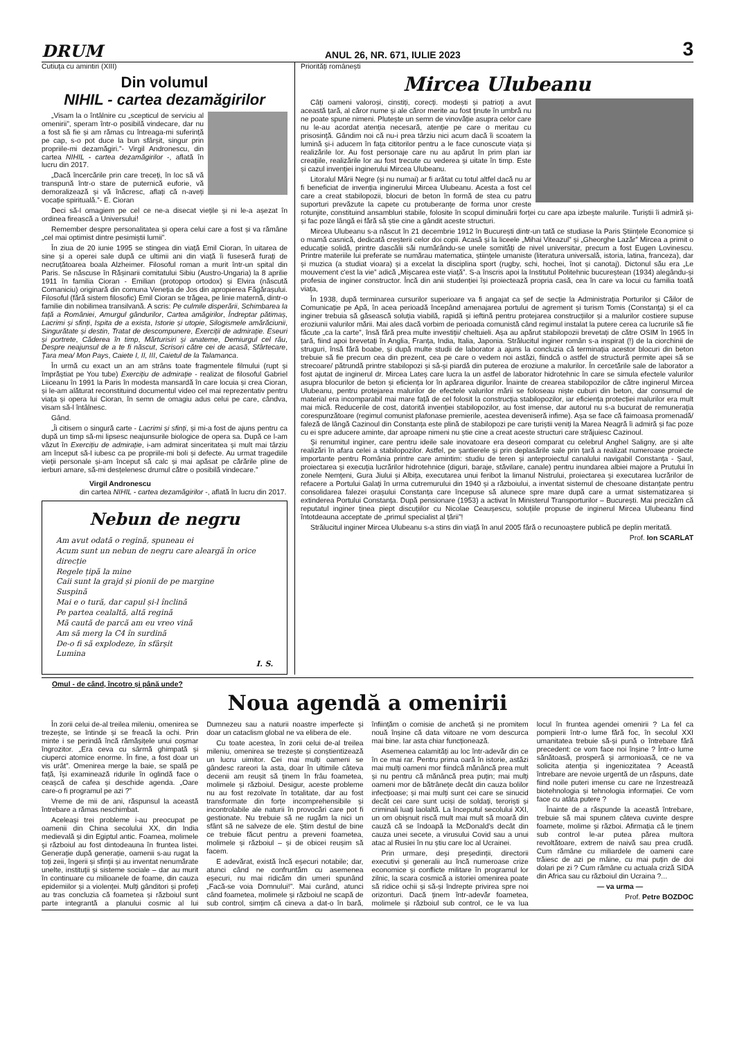DRUM ANUL 26, NR. 671, IULIE 2023 3
Cutiuța cu amintiri (XIII)
Din volumul
NIHIL - cartea dezamăgirilor
„Visam la o întâlnire cu „scepticul de serviciu al omenirii”, speram într-o posibilă vindecare, dar nu a fost să fie și am rămas cu întreaga-mi suferință pe cap, s-o pot duce la bun sfârșit, singur prin propriile-mi dezamăgiri.”- Virgil Andronescu, din cartea NIHIL - cartea dezamăgirilor -, aflată în lucru din 2017.
„Dacă încercările prin care treceți, în loc să vă transpună într-o stare de puternică euforie, vă demoralizează și vă înăcresc, aflați că n-aveți vocație spirituală.”- E. Cioran
Deci să-l omagiem pe cel ce ne-a disecat viețile și ni le-a așezat în ordinea firească a Universului!
Remember despre personalitatea și opera celui care a fost și va rămâne „cel mai optimist dintre pesimiștii lumii”.
În ziua de 20 iunie 1995 se stingea din viață Emil Cioran, în uitarea de sine și a operei sale după ce ultimii ani din viață îi fuseseră furați de necruțătoarea boala Alzheimer. Filosoful roman a murit într-un spital din Paris. Se născuse în Rășinarii comitatului Sibiu (Austro-Ungaria) la 8 aprilie 1911 în familia Cioran - Emilian (protopop ortodox) și Elvira (născută Comaniciu) originară din comuna Veneția de Jos din apropierea Făgărașului. Filosoful (fără sistem filosofic) Emil Cioran se trăgea, pe linie maternă, dintr-o familie din nobilimea transilvană. A scris: Pe culmile disperării, Schimbarea la față a României, Amurgul gândurilor, Cartea amăgirilor, Îndreptar pătimaș, Lacrimi și sfinți, Ispita de a exista, Istorie și utopie, Silogismele amărăciunii, Singurătate și destin, Tratat de descompunere, Exerciții de admirație. Eseuri și portrete, Căderea în timp, Mărturisiri și anateme, Demiurgul cel rău, Despre neajunsul de a te fi născut, Scrisori către cei de acasă, Sfârtecare, Țara mea/ Mon Pays, Caiete I, II, III, Caietul de la Talamanca.
În urmă cu exact un an am strâns toate fragmentele filmului (rupt și împrăștiat pe You tube) Exercițiu de admirație - realizat de filosoful Gabriel Liiceanu în 1991 la Paris în modesta mansardă în care locuia și crea Cioran, și le-am alăturat reconstituind documentul video cel mai reprezentativ pentru viața și opera lui Cioran, în semn de omagiu adus celui pe care, cândva, visam să-l întâlnesc.
Gând.
„Îi citisem o singură carte - Lacrimi și sfinți, și mi-a fost de ajuns pentru ca după un timp să-mi lipsesc neajunsurile biologice de opera sa. După ce l-am văzut în Exercițiu de admirație, i-am admirat sinceritatea și mult mai târziu am început să-l iubesc ca pe propriile-mi boli și defecte. Au urmat tragediile vieții personale și-am început să calc și mai apăsat pe cărările pline de ierburi amare, să-mi desțelenesc drumul către o posibilă vindecare.”
Virgil Andronescu
din cartea NIHIL - cartea dezamăgirilor -, aflată în lucru din 2017.
Nebun de negru
Am avut odată o regină, spuneau ei
Acum sunt un nebun de negru care aleargă în orice direcție
Regele țipă la mine
Caii sunt la grajd și pionii de pe margine
Suspină
Mai e o tură, dar capul și-l înclină
Pe partea cealaltă, altă regină
Mă caută de parcă am eu vreo vină
Am să merg la C4 în surdină
De-o fi să explodeze, în sfârșit
Lumina
I. S.
Priorități românești
Mircea Ulubeanu
Câți oameni valoroși, cinstiți, corecți. modești și patrioți a avut această țară, al căror nume și ale căror merite au fost ținute în umbră nu ne poate spune nimeni. Plutește un semn de vinovăție asupra celor care nu le-au acordat atenția necesară, atenție pe care o meritau cu prisosință. Gândim noi că nu-i prea târziu nici acum dacă îi scoatem la lumină și-i aducem în fața cititorilor pentru a le face cunoscute viața și realizările lor. Au fost personaje care nu au apărut în prim plan iar creațiile, realizările lor au fost trecute cu vederea și uitate în timp. Este și cazul invenției inginerului Mircea Ulubeanu.
Litoralul Mării Negre (și nu numai) ar fi arătat cu totul altfel dacă nu ar fi beneficiat de invenția inginerului Mircea Ulubeanu. Acesta a fost cel care a creat stabilopozii, blocuri de beton în formă de stea cu patru suporturi prevăzute la capete cu protuberanțe de forma unor creste rotunjite, constituind ansambluri stabile, folosite în scopul diminuării forței cu care apa izbește malurile. Turiștii îi admiră și-și fac poze lângă ei fără să știe cine a gândit aceste structuri.
Mircea Ulubeanu s-a născut în 21 decembrie 1912 în București dintr-un tată ce studiase la Paris Științele Economice și o mamă casnică, dedicată creșterii celor doi copii. Acasă și la liceele „Mihai Viteazul” și „Gheorghe Lazăr” Mircea a primit o educație solidă, printre dascălii săi numărându-se unele somități de nivel universitar, precum a fost Eugen Lovinescu. Printre materiile lui preferate se numărau matematica, științele umaniste (literatura universală, istoria, latina, franceza), dar și muzica (a studiat vioara) și a excelat la disciplina sport (rugby, schi, hochei, înot și canotaj). Dictonul său era „Le mouvement c'est la vie” adică „Mișcarea este viață”. S-a înscris apoi la Institutul Politehnic bucureștean (1934) alegându-și profesia de inginer constructor. Încă din anii studenției își proiectează propria casă, cea în care va locui cu familia toată viața,
În 1938, după terminarea cursurilor superioare va fi angajat ca șef de secție la Administrația Porturilor și Căilor de Comunicație pe Apă, în acea perioadă începând amenajarea portului de agrement și turism Tomis (Constanța) și el ca inginer trebuia să găsească soluția viabilă, rapidă și ieftină pentru protejarea construcțiilor și a malurilor costiere supuse eroziunii valurilor mării. Mai ales dacă vorbim de perioada comunistă când regimul instalat la putere cerea ca lucrurile să fie făcute „ca la carte”, însă fără prea multe investiții/ cheltuieli. Așa au apărut stabilopozii brevetați de către OSIM în 1965 în țară, fiind apoi brevetați în Anglia, Franța, India, Italia, Japonia. Strălucitul inginer român s-a inspirat (!) de la ciorchinii de struguri, însă fără boabe, și după multe studii de laborator a ajuns la concluzia că terminația acestor blocuri din beton trebuie să fie precum cea din prezent, cea pe care o vedem noi astăzi, fiindcă o astfel de structură permite apei să se strecoare/ pătrundă printre stabilopozi și să-și piardă din puterea de eroziune a malurilor. În cercetările sale de laborator a fost ajutat de inginerul dr. Mircea Lateș care lucra la un astfel de laborator hidrotehnic în care se simula efectele valurilor asupra blocurilor de beton și eficiența lor în apărarea digurilor. Înainte de crearea stabilopozilor de către inginerul Mircea Ulubeanu, pentru protejarea malurilor de efectele valurilor mării se foloseau niște cuburi din beton, dar consumul de material era incomparabil mai mare față de cel folosit la construcția stabilopozilor, iar eficiența protecției malurilor era mult mai mică. Reducerile de cost, datorită invenției stabilopozilor, au fost imense, dar autorul nu s-a bucurat de remunerația corespunzătoare (regimul comunist plafonase premierile, acestea deveniseră infime). Așa se face că faimoasa promenadă/ faleză de lângă Cazinoul din Constanța este plină de stabilopozi pe care turiștii veniți la Marea Neagră îi admiră și fac poze cu ei spre aducere aminte, dar aproape nimeni nu știe cine a creat aceste structuri care străjuiesc Cazinoul.
Și renumitul inginer, care pentru ideile sale inovatoare era deseori comparat cu celebrul Anghel Saligny, are și alte realizări în afara celei a stabilopozilor. Astfel, pe șantierele și prin deplasările sale prin țară a realizat numeroase proiecte importante pentru România printre care amintim: studiu de teren și anteproiectul canalului navigabil Constanța - Șaul, proiectarea și execuția lucrărilor hidrotehnice (diguri, baraje, stăvilare, canale) pentru inundarea albiei majore a Prutului în zonele Nemțeni, Gura Jiului și Albița, executarea unui feribot la limanul Nistrului, proiectarea și executarea lucrărilor de refacere a Portului Galați în urma cutremurului din 1940 și a războiului, a inventat sistemul de chesoane distanțate pentru consolidarea falezei orașului Constanța care începuse să alunece spre mare după care a urmat sistematizarea și extinderea Portului Constanța. După pensionare (1953) a activat în Ministerul Transporturilor – București. Mai precizăm că reputatul inginer ținea piept discuțiilor cu Nicolae Ceaușescu, soluțiile propuse de inginerul Mircea Ulubeanu fiind întotdeauna acceptate de „primul specialist al țării”!
Strălucitul inginer Mircea Ulubeanu s-a stins din viață în anul 2005 fără o recunoaștere publică pe deplin meritată.
Prof. Ion SCARLAT
Omul - de când, încotro și până unde?
Noua agendă a omenirii
În zorii celui de-al treilea mileniu, omenirea se trezește, se întinde și se freacă la ochi. Prin minte i se perindă încă rămășițele unui coșmar îngrozitor. „Era ceva cu sârmă ghimpată și ciuperci atomice enorme. În fine, a fost doar un vis urât”. Omenirea merge la baie, se spală pe față, își examinează ridurile în oglindă face o ceașcă de cafea și deschide agenda. „Oare care-o fi programul pe azi ?”
Vreme de mii de ani, răspunsul la această întrebare a rămas neschimbat.
Aceleași trei probleme i-au preocupat pe oamenii din China secolului XX, din India medievală și din Egiptul antic. Foamea, molimele și războiul au fost dintodeauna în fruntea listei. Generație după generație, oamenii s-au rugat la toți zeii, îngerii și sfinții și au inventat nenumărate unelte, instituții și sisteme sociale – dar au murit în continuare cu milioanele de foame, din cauza epidemiilor și a violenței. Mulți gânditori și profeți au tras concluzia că foametea și războiul sunt parte integrantă a planului cosmic al lui Dumnezeu sau a naturii noastre imperfecte și doar un cataclism global ne va elibera de ele.
Cu toate acestea, în zorii celui de-al treilea mileniu, omenirea se trezește și conștientizează un lucru uimitor. Cei mai mulți oameni se gândesc rareori la asta, doar în ultimile câteva decenii am reușit să ținem în frâu foametea, molimele și războiul. Desigur, aceste probleme nu au fost rezolvate în totalitate, dar au fost transformate din forțe incomprehensibile și incontrolabile ale naturii în provocări care pot fi gestionate. Nu trebuie să ne rugăm la nici un sfânt să ne salveze de ele. Știm destul de bine ce trebuie făcut pentru a preveni foametea, molimele și războiul – și de obicei reușim să facem.
E adevărat, există încă eșecuri notabile; dar, atunci când ne confruntăm cu asemenea eșecuri, nu mai ridicăm din umeri spunând „Facă-se voia Domnului!”. Mai curând, atunci când foametea, molimele și războiul ne scapă de sub control, simțim că cineva a dat-o în bară, înființăm o comisie de anchetă și ne promitem nouă înșine că data viitoare ne vom descurca mai bine. Iar asta chiar funcționează.
Asemenea calamități au loc într-adevăr din ce în ce mai rar. Pentru prima oară în istorie, astăzi mai mulți oameni mor fiindcă mănâncă prea mult și nu pentru că mănâncă prea puțin; mai mulți oameni mor de bătrânețe decât din cauza bolilor infecțioase; și mai mulți sunt cei care se sinucid decât cei care sunt uciși de soldați, teroriști și criminali luați laolaltă. La începutul secolului XXI, un om obișnuit riscă mult mai mult să moară din cauză că se îndoapă la McDonald’s decât din cauza unei secete, a virusului Covid sau a unui atac al Rusiei în nu știu care loc al Ucrainei.
Prin urmare, deși președinții, directorii executivi și generalii au încă numeroase crize economice și conflicte militare în programul lor zilnic, la scara cosmică a istoriei omenirea poate să ridice ochii și să-și îndrepte privirea spre noi orizonturi. Dacă ținem într-adevăr foametea, molimele și războiul sub control, ce le va lua locul în fruntea agendei omenirii ? La fel ca pompierii într-o lume fără foc, în secolul XXI umanitatea trebuie să-și pună o întrebare fără precedent: ce vom face noi înșine ? Într-o lume sănătoasă, prosperă și armonioasă, ce ne va solicita atenția și ingeniozitatea ? Această întrebare are nevoie urgentă de un răspuns, date fiind noile puteri imense cu care ne înzestrează biotehnologia și tehnologia informației. Ce vom face cu atâta putere ?
Înainte de a răspunde la această întrebare, trebuie să mai spunem câteva cuvinte despre foamete, molime și război. Afirmația că le ținem sub control le-ar putea părea multora revoltătoare, extrem de naivă sau prea crudă. Cum rămâne cu miliardele de oameni care trăiesc de azi pe mâine, cu mai puțin de doi dolari pe zi ? Cum rămâne cu actuala criză SIDA din Africa sau cu războiul din Ucraina ?...
— va urma —
Prof. Petre BOZDOC